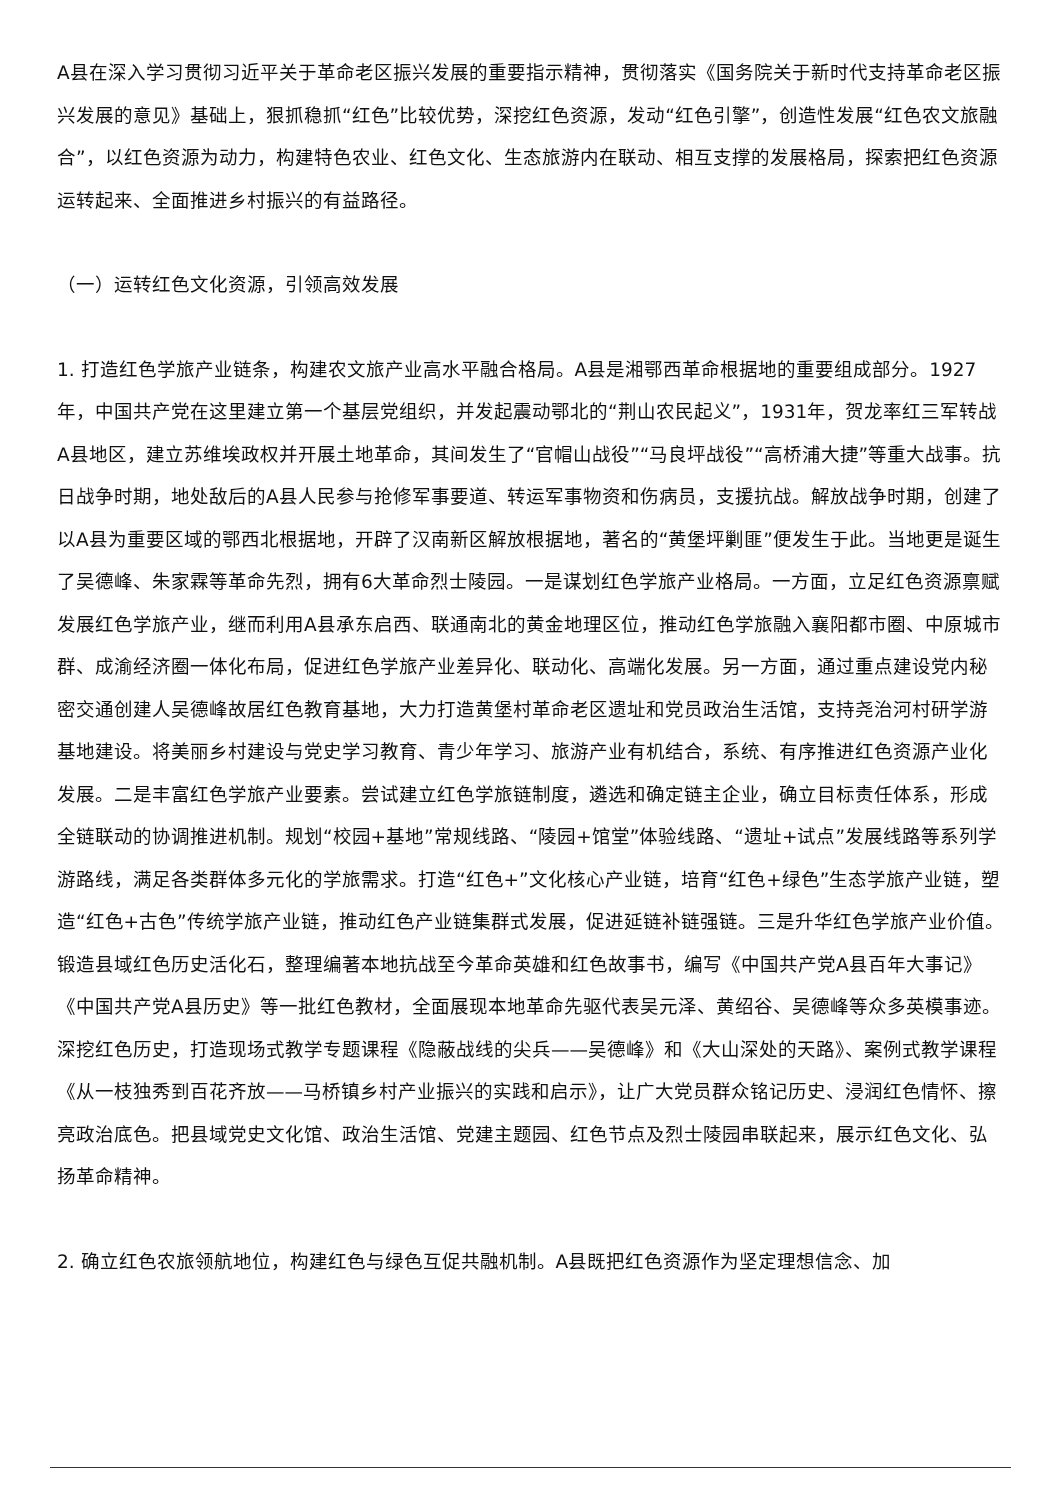A县在深入学习贯彻习近平关于革命老区振兴发展的重要指示精神，贯彻落实《国务院关于新时代支持革命老区振兴发展的意见》基础上，狠抓稳抓“红色”比较优势，深挖红色资源，发动“红色引擎”，创造性发展“红色农文旅融合”，以红色资源为动力，构建特色农业、红色文化、生态旅游内在联动、相互支撑的发展格局，探索把红色资源运转起来、全面推进乡村振兴的有益路径。
（一）运转红色文化资源，引领高效发展
1. 打造红色学旅产业链条，构建农文旅产业高水平融合格局。A县是湘鄂西革命根据地的重要组成部分。1927年，中国共产党在这里建立第一个基层党组织，并发起震动鄂北的“荆山农民起义”，1931年，贺龙率红三军转战A县地区，建立苏维埃政权并开展土地革命，其间发生了“官帽山战役”“马良坪战役”“高桥浦大捷”等重大战事。抗日战争时期，地处敌后的A县人民参与抢修军事要道、转运军事物资和伤病员，支援抗战。解放战争时期，创建了以A县为重要区域的鄂西北根据地，开辟了汉南新区解放根据地，著名的“黄堡坪剿匪”便发生于此。当地更是诞生了吴德峰、朱家霖等革命先烈，拥有6大革命烈士陵园。一是谋划红色学旅产业格局。一方面，立足红色资源禀赋发展红色学旅产业，继而利用A县承东启西、联通南北的黄金地理区位，推动红色学旅融入襄阳都市圈、中原城市群、成渝经济圈一体化布局，促进红色学旅产业差异化、联动化、高端化发展。另一方面，通过重点建设党内秘密交通创建人吴德峰故居红色教育基地，大力打造黄堡村革命老区遗址和党员政治生活馆，支持尧治河村研学游基地建设。将美丽乡村建设与党史学习教育、青少年学习、旅游产业有机结合，系统、有序推进红色资源产业化发展。二是丰富红色学旅产业要素。尝试建立红色学旅链制度，遴选和确定链主企业，确立目标责任体系，形成全链联动的协调推进机制。规划“校园+基地”常规线路、“陵园+馆堂”体验线路、“遗址+试点”发展线路等系列学游路线，满足各类群体多元化的学旅需求。打造“红色+”文化核心产业链，培育“红色+绿色”生态学旅产业链，塑造“红色+古色”传统学旅产业链，推动红色产业链集群式发展，促进延链补链强链。三是升华红色学旅产业价值。锻造县域红色历史活化石，整理编著本地抗战至今革命英雄和红色故事书，编写《中国共产党A县百年大事记》《中国共产党A县历史》等一批红色教材，全面展现本地革命先驱代表吴元泽、黄绍谷、吴德峰等众多英模事迹。深挖红色历史，打造现场式教学专题课程《隐蔽战线的尖兵——吴德峰》和《大山深处的天路》、案例式教学课程《从一枝独秀到百花齐放——马桥镇乡村产业振兴的实践和启示》，让广大党员群众铭记历史、浸润红色情怀、擦亮政治底色。把县域党史文化馆、政治生活馆、党建主题园、红色节点及烈士陵园串联起来，展示红色文化、弘扬革命精神。
2. 确立红色农旅领航地位，构建红色与绿色互促共融机制。A县既把红色资源作为坚定理想信念、加